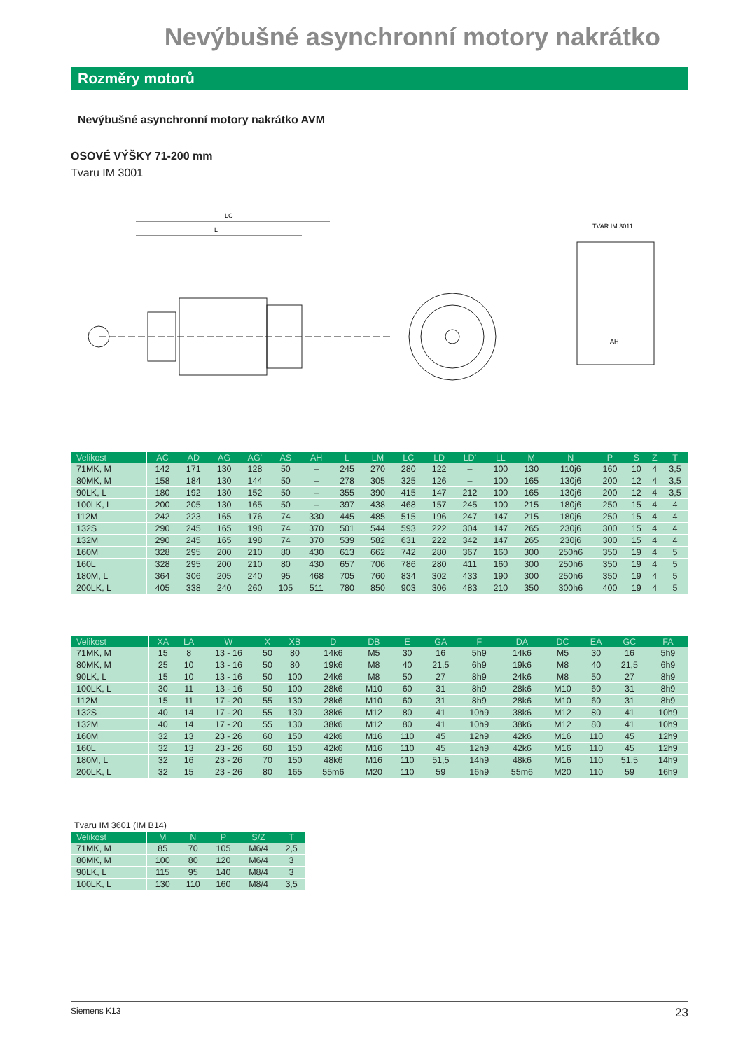Nevýbušné asynchronní motory nakrátko
Rozměry motorů
Nevýbušné asynchronní motory nakrátko AVM
OSOVÉ VÝŠKY 71-200 mm
Tvaru IM 3001
LC
L
TVAR IM 3011
AH
| Velikost | AC | AD | AG | AG’ | AS | AH | L | LM | LC | LD | LD’ | LL | M | N | P | S | Z | T |
| --- | --- | --- | --- | --- | --- | --- | --- | --- | --- | --- | --- | --- | --- | --- | --- | --- | --- | --- |
| 71MK, M | 142 | 171 | 130 | 128 | 50 | – | 245 | 270 | 280 | 122 | – | 100 | 130 | 110j6 | 160 | 10 | 4 | 3,5 |
| 80MK, M | 158 | 184 | 130 | 144 | 50 | – | 278 | 305 | 325 | 126 | – | 100 | 165 | 130j6 | 200 | 12 | 4 | 3,5 |
| 90LK, L | 180 | 192 | 130 | 152 | 50 | – | 355 | 390 | 415 | 147 | 212 | 100 | 165 | 130j6 | 200 | 12 | 4 | 3,5 |
| 100LK, L | 200 | 205 | 130 | 165 | 50 | – | 397 | 438 | 468 | 157 | 245 | 100 | 215 | 180j6 | 250 | 15 | 4 | 4 |
| 112M | 242 | 223 | 165 | 176 | 74 | 330 | 445 | 485 | 515 | 196 | 247 | 147 | 215 | 180j6 | 250 | 15 | 4 | 4 |
| 132S | 290 | 245 | 165 | 198 | 74 | 370 | 501 | 544 | 593 | 222 | 304 | 147 | 265 | 230j6 | 300 | 15 | 4 | 4 |
| 132M | 290 | 245 | 165 | 198 | 74 | 370 | 539 | 582 | 631 | 222 | 342 | 147 | 265 | 230j6 | 300 | 15 | 4 | 4 |
| 160M | 328 | 295 | 200 | 210 | 80 | 430 | 613 | 662 | 742 | 280 | 367 | 160 | 300 | 250h6 | 350 | 19 | 4 | 5 |
| 160L | 328 | 295 | 200 | 210 | 80 | 430 | 657 | 706 | 786 | 280 | 411 | 160 | 300 | 250h6 | 350 | 19 | 4 | 5 |
| 180M, L | 364 | 306 | 205 | 240 | 95 | 468 | 705 | 760 | 834 | 302 | 433 | 190 | 300 | 250h6 | 350 | 19 | 4 | 5 |
| 200LK, L | 405 | 338 | 240 | 260 | 105 | 511 | 780 | 850 | 903 | 306 | 483 | 210 | 350 | 300h6 | 400 | 19 | 4 | 5 |
| Velikost | XA | LA | W | X | XB | D | DB | E | GA | F | DA | DC | EA | GC | FA |
| --- | --- | --- | --- | --- | --- | --- | --- | --- | --- | --- | --- | --- | --- | --- | --- |
| 71MK, M | 15 | 8 | 13 - 16 | 50 | 80 | 14k6 | M5 | 30 | 16 | 5h9 | 14k6 | M5 | 30 | 16 | 5h9 |
| 80MK, M | 25 | 10 | 13 - 16 | 50 | 80 | 19k6 | M8 | 40 | 21,5 | 6h9 | 19k6 | M8 | 40 | 21,5 | 6h9 |
| 90LK, L | 15 | 10 | 13 - 16 | 50 | 100 | 24k6 | M8 | 50 | 27 | 8h9 | 24k6 | M8 | 50 | 27 | 8h9 |
| 100LK, L | 30 | 11 | 13 - 16 | 50 | 100 | 28k6 | M10 | 60 | 31 | 8h9 | 28k6 | M10 | 60 | 31 | 8h9 |
| 112M | 15 | 11 | 17 - 20 | 55 | 130 | 28k6 | M10 | 60 | 31 | 8h9 | 28k6 | M10 | 60 | 31 | 8h9 |
| 132S | 40 | 14 | 17 - 20 | 55 | 130 | 38k6 | M12 | 80 | 41 | 10h9 | 38k6 | M12 | 80 | 41 | 10h9 |
| 132M | 40 | 14 | 17 - 20 | 55 | 130 | 38k6 | M12 | 80 | 41 | 10h9 | 38k6 | M12 | 80 | 41 | 10h9 |
| 160M | 32 | 13 | 23 - 26 | 60 | 150 | 42k6 | M16 | 110 | 45 | 12h9 | 42k6 | M16 | 110 | 45 | 12h9 |
| 160L | 32 | 13 | 23 - 26 | 60 | 150 | 42k6 | M16 | 110 | 45 | 12h9 | 42k6 | M16 | 110 | 45 | 12h9 |
| 180M, L | 32 | 16 | 23 - 26 | 70 | 150 | 48k6 | M16 | 110 | 51,5 | 14h9 | 48k6 | M16 | 110 | 51,5 | 14h9 |
| 200LK, L | 32 | 15 | 23 - 26 | 80 | 165 | 55m6 | M20 | 110 | 59 | 16h9 | 55m6 | M20 | 110 | 59 | 16h9 |
Tvaru IM 3601 (IM B14)
| Velikost | M | N | P | S/Z | T |
| --- | --- | --- | --- | --- | --- |
| 71MK, M | 85 | 70 | 105 | M6/4 | 2,5 |
| 80MK, M | 100 | 80 | 120 | M6/4 | 3 |
| 90LK, L | 115 | 95 | 140 | M8/4 | 3 |
| 100LK, L | 130 | 110 | 160 | M8/4 | 3,5 |
Siemens K13 23